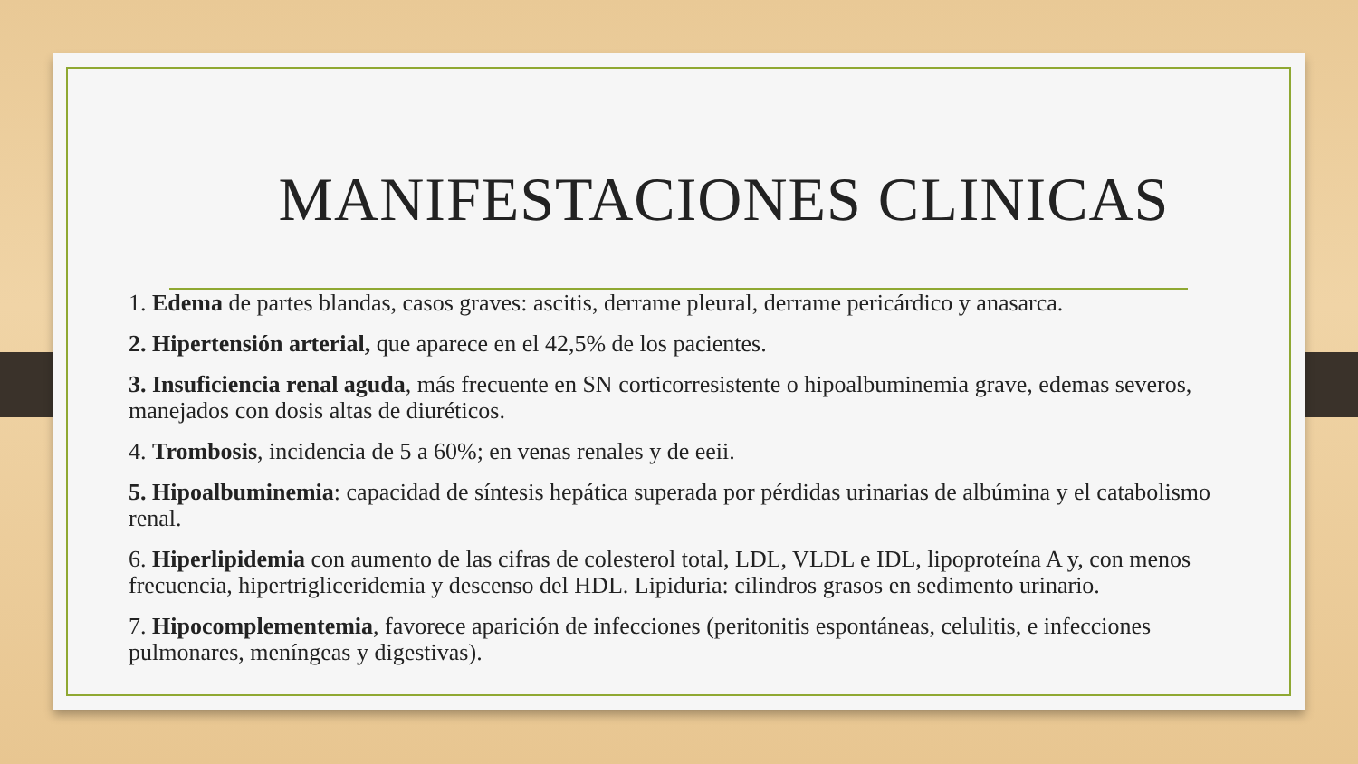MANIFESTACIONES CLINICAS
1. Edema de partes blandas, casos graves: ascitis, derrame pleural, derrame pericárdico y anasarca.
2. Hipertensión arterial, que aparece en el 42,5% de los pacientes.
3. Insuficiencia renal aguda, más frecuente en SN corticorresistente o hipoalbuminemia grave, edemas severos, manejados con dosis altas de diuréticos.
4. Trombosis, incidencia de 5 a 60%; en venas renales y de eeii.
5. Hipoalbuminemia: capacidad de síntesis hepática superada por pérdidas urinarias de albúmina y el catabolismo renal.
6. Hiperlipidemia con aumento de las cifras de colesterol total, LDL, VLDL e IDL, lipoproteína A y, con menos frecuencia, hipertrigliceridemia y descenso del HDL. Lipiduria: cilindros grasos en sedimento urinario.
7. Hipocomplementemia, favorece aparición de infecciones (peritonitis espontáneas, celulitis, e infecciones pulmonares, meníngeas y digestivas).